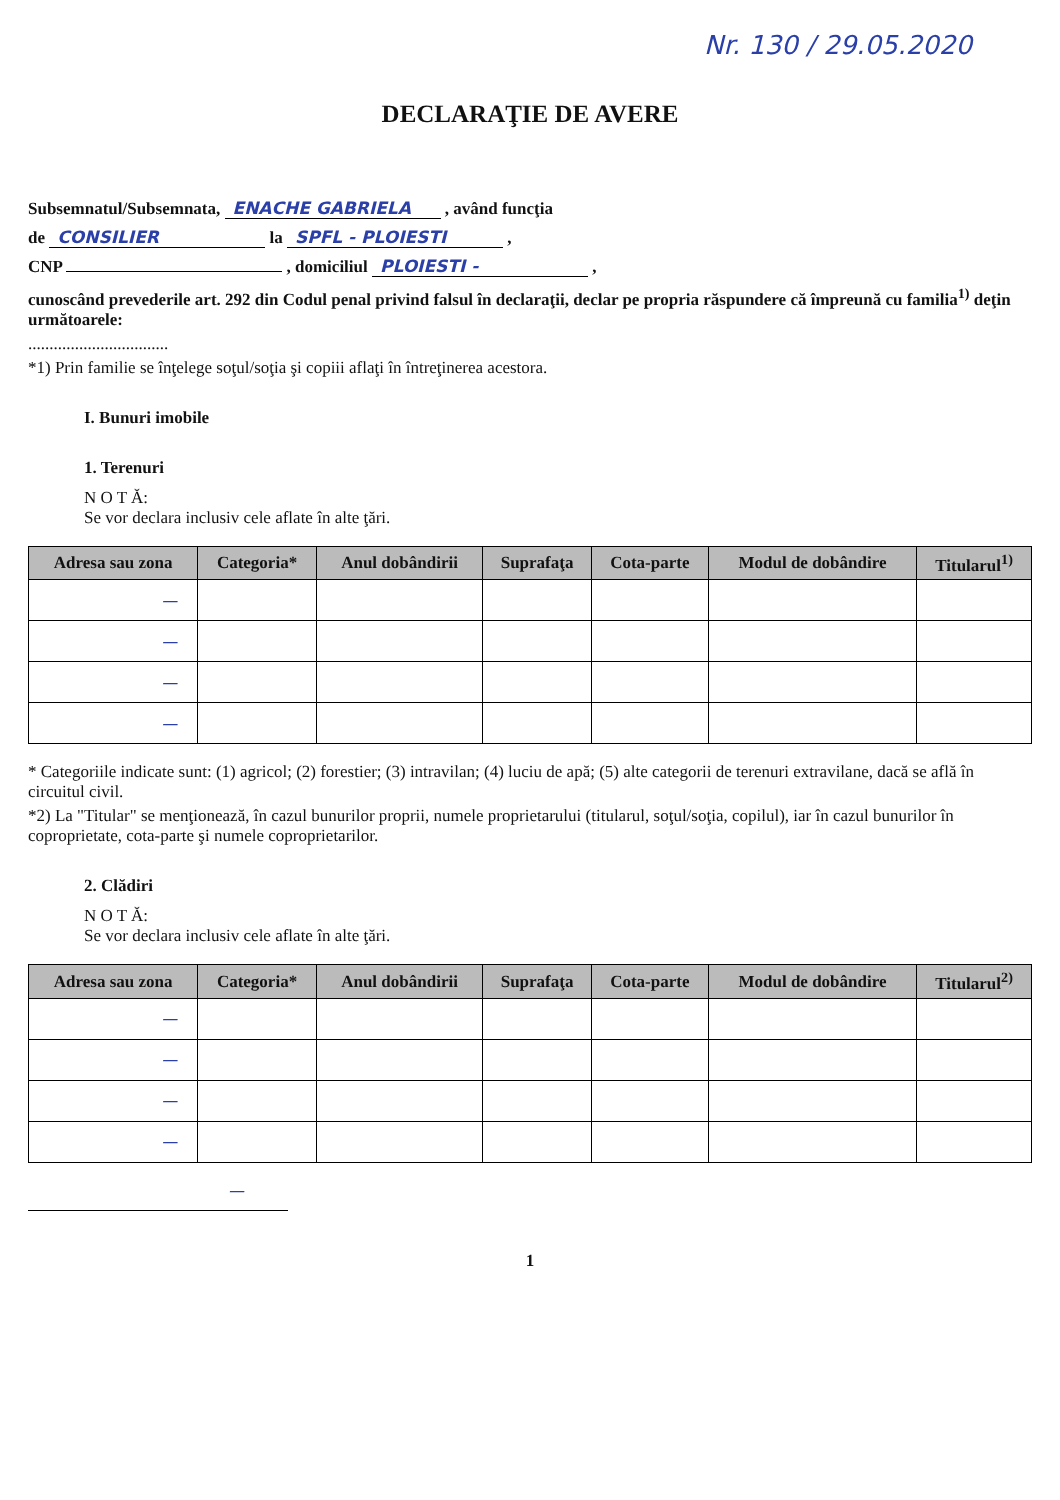Nr. 130 / 29.05.2020
DECLARAŢIE DE AVERE
Subsemnatul/Subsemnata, ENACHE GABRIELA , având funcţia
de CONSILIER la SPFL - PLOIESTI ,
CNP , domiciliul PLOIESTI - ,
cunoscând prevederile art. 292 din Codul penal privind falsul în declaraţii, declar pe propria răspundere că împreună cu familia<sup>1)</sup> deţin următoarele:
.................................
*1) Prin familie se înţelege soţul/soţia şi copiii aflaţi în întreţinerea acestora.
I. Bunuri imobile
1. Terenuri
N O T Ă:
Se vor declara inclusiv cele aflate în alte ţări.
| Adresa sau zona | Categoria* | Anul dobândirii | Suprafaţa | Cota-parte | Modul de dobândire | Titularul<sup>1)</sup> |
| --- | --- | --- | --- | --- | --- | --- |
| — | | | | | | |
| — | | | | | | |
| — | | | | | | |
| — | | | | | | |
* Categoriile indicate sunt: (1) agricol; (2) forestier; (3) intravilan; (4) luciu de apă; (5) alte categorii de terenuri extravilane, dacă se află în circuitul civil.
*2) La "Titular" se menţionează, în cazul bunurilor proprii, numele proprietarului (titularul, soţul/soţia, copilul), iar în cazul bunurilor în coproprietate, cota-parte şi numele coproprietarilor.
2. Clădiri
N O T Ă:
Se vor declara inclusiv cele aflate în alte ţări.
| Adresa sau zona | Categoria* | Anul dobândirii | Suprafaţa | Cota-parte | Modul de dobândire | Titularul<sup>2)</sup> |
| --- | --- | --- | --- | --- | --- | --- |
| — | | | | | | |
| — | | | | | | |
| — | | | | | | |
| — | | | | | | |
—
1